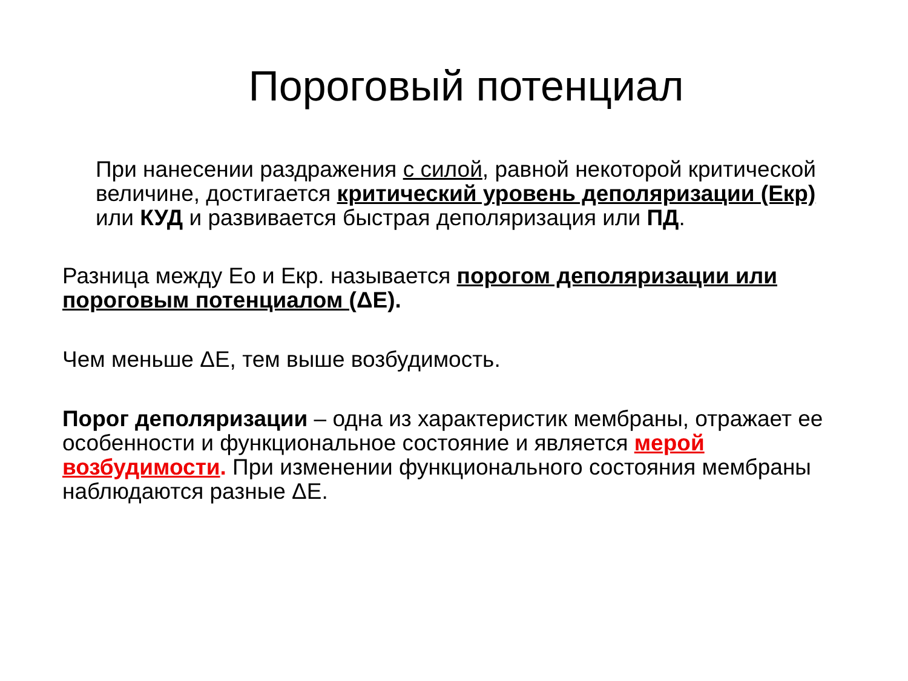Пороговый потенциал
При нанесении раздражения с силой, равной некоторой критической величине, достигается критический уровень деполяризации (Екр) или КУД и развивается быстрая деполяризация или ПД.
Разница между Ео и Екр. называется порогом деполяризации или пороговым потенциалом (ΔЕ).
Чем меньше ΔЕ, тем выше возбудимость.
Порог деполяризации – одна из характеристик мембраны, отражает ее особенности и функциональное состояние и является мерой возбудимости. При изменении функционального состояния мембраны наблюдаются разные ΔЕ.